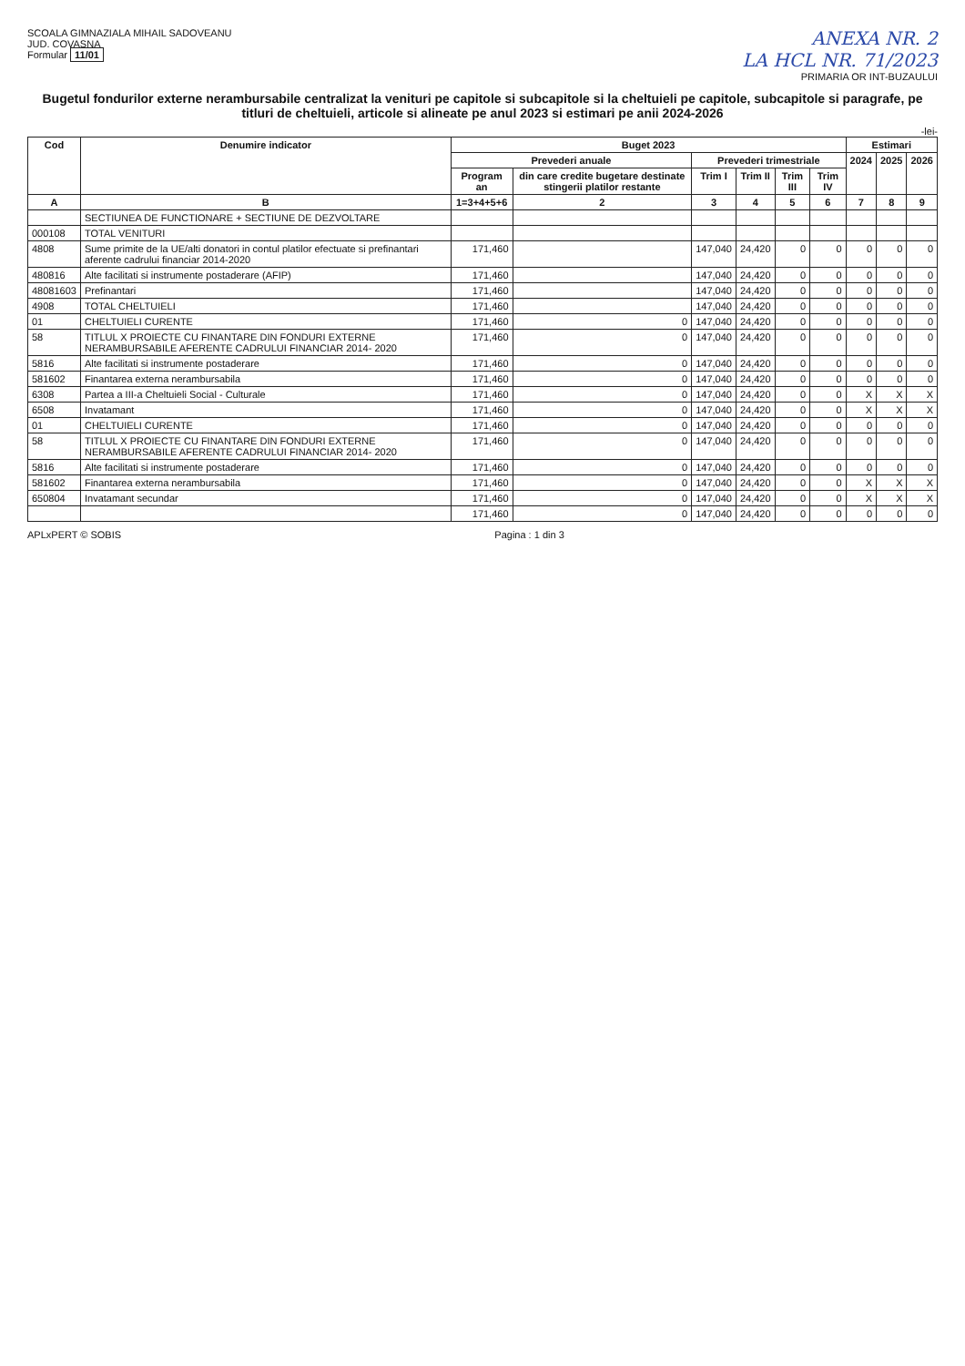SCOALA GIMNAZIALA MIHAIL SADOVEANU
JUD. COVASNA
Formular 11/01
ANEXA NR. 2
LA HCL NR. 71/2023
PRIMARIA OR INT-BUZAULUI
Bugetul fondurilor externe nerambursabile centralizat la venituri pe capitole si subcapitole si la cheltuieli pe capitole, subcapitole si paragrafe, pe titluri de cheltuieli, articole si alineate pe anul 2023 si estimari pe anii 2024-2026
-lei-
| Cod | Denumire indicator | Buget 2023 | | | | | | Estimari | | |
| --- | --- | --- | --- | --- | --- | --- | --- | --- | --- | --- |
| | | Prevederi anuale | | Prevederi trimestriale | | | | 2024 | 2025 | 2026 |
| | | Program an | din care credite bugetare destinate stingerii platilor restante | Trim I | Trim II | Trim III | Trim IV | | | |
| A | B | 1=3+4+5+6 | 2 | 3 | 4 | 5 | 6 | 7 | 8 | 9 |
| | SECTIUNEA DE FUNCTIONARE + SECTIUNE DE DEZVOLTARE | | | | | | | | | |
| 000108 | TOTAL VENITURI | | | | | | | | | |
| 4808 | Sume primite de la UE/alti donatori in contul platilor efectuate si prefinantari aferente cadrului financiar 2014-2020 | 171,460 | | 147,040 | 24,420 | 0 | 0 | 0 | 0 | 0 |
| 480816 | Alte facilitati si instrumente postaderare (AFIP) | 171,460 | | 147,040 | 24,420 | 0 | 0 | 0 | 0 | 0 |
| 48081603 | Prefinantari | 171,460 | | 147,040 | 24,420 | 0 | 0 | 0 | 0 | 0 |
| 4908 | TOTAL CHELTUIELI | 171,460 | | 147,040 | 24,420 | 0 | 0 | 0 | 0 | 0 |
| 01 | CHELTUIELI CURENTE | 171,460 | 0 | 147,040 | 24,420 | 0 | 0 | 0 | 0 | 0 |
| 58 | TITLUL X PROIECTE CU FINANTARE DIN FONDURI EXTERNE NERAMBURSABILE AFERENTE CADRULUI FINANCIAR 2014- 2020 | 171,460 | 0 | 147,040 | 24,420 | 0 | 0 | 0 | 0 | 0 |
| 5816 | Alte facilitati si instrumente postaderare | 171,460 | 0 | 147,040 | 24,420 | 0 | 0 | 0 | 0 | 0 |
| 581602 | Finantarea externa nerambursabila | 171,460 | 0 | 147,040 | 24,420 | 0 | 0 | 0 | 0 | 0 |
| 6308 | Partea a III-a Cheltuieli Social - Culturale | 171,460 | 0 | 147,040 | 24,420 | 0 | 0 | X | X | X |
| 6508 | Invatamant | 171,460 | 0 | 147,040 | 24,420 | 0 | 0 | X | X | X |
| 01 | CHELTUIELI CURENTE | 171,460 | 0 | 147,040 | 24,420 | 0 | 0 | 0 | 0 | 0 |
| 58 | TITLUL X PROIECTE CU FINANTARE DIN FONDURI EXTERNE NERAMBURSABILE AFERENTE CADRULUI FINANCIAR 2014- 2020 | 171,460 | 0 | 147,040 | 24,420 | 0 | 0 | 0 | 0 | 0 |
| 5816 | Alte facilitati si instrumente postaderare | 171,460 | 0 | 147,040 | 24,420 | 0 | 0 | 0 | 0 | 0 |
| 581602 | Finantarea externa nerambursabila | 171,460 | 0 | 147,040 | 24,420 | 0 | 0 | X | X | X |
| 650804 | Invatamant secundar | 171,460 | 0 | 147,040 | 24,420 | 0 | 0 | X | X | X |
| | | 171,460 | 0 | 147,040 | 24,420 | 0 | 0 | 0 | 0 | 0 |
APLxPERT © SOBIS Pagina : 1 din 3